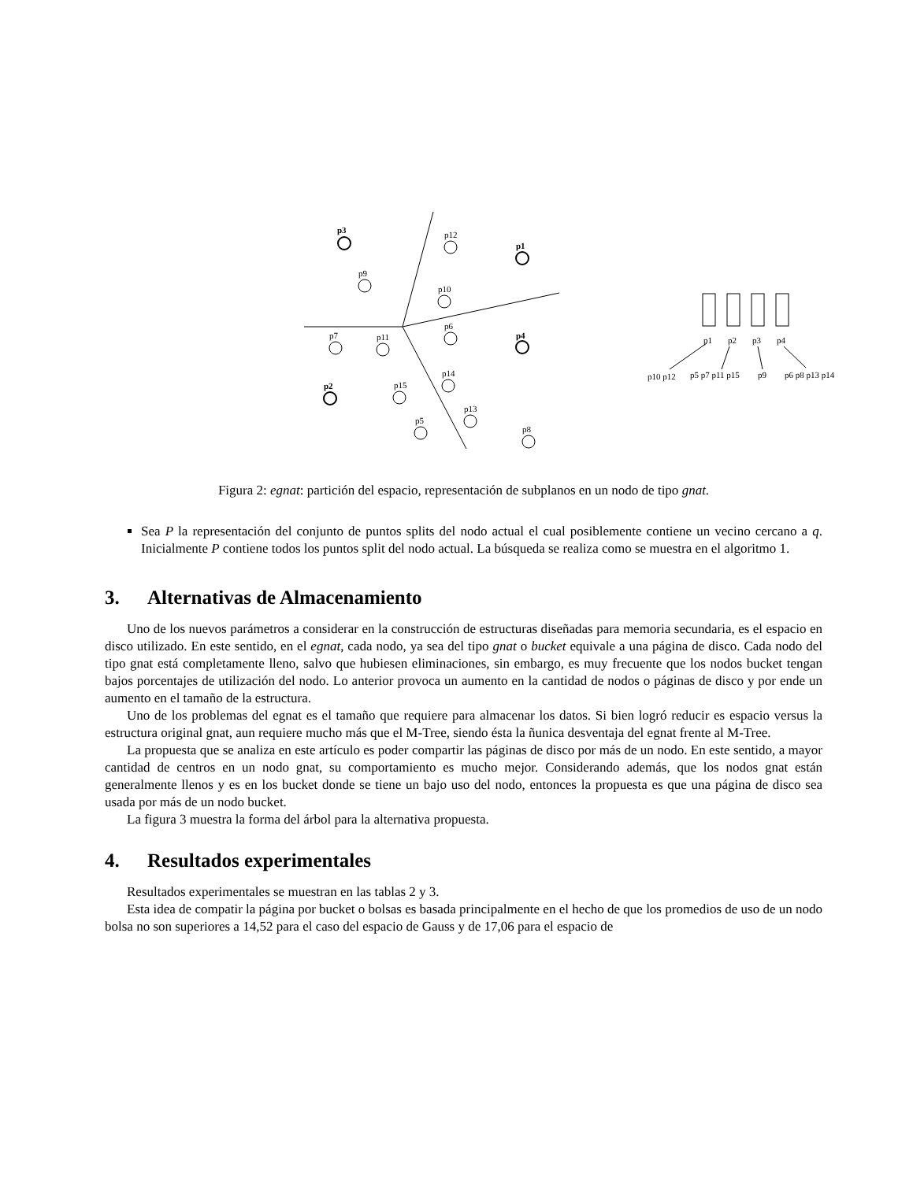p3
p12
p1
p9
p10
p6
p7
p11
p4
p14
p2
p15
p13
p5
p8
p1
p2
p3
p4
p10 p12
p5 p7 p11 p15
p9
p6 p8 p13 p14
Figura 2: egnat: partición del espacio, representación de subplanos en un nodo de tipo gnat.
Sea P la representación del conjunto de puntos splits del nodo actual el cual posiblemente contiene un vecino cercano a q. Inicialmente P contiene todos los puntos split del nodo actual. La búsqueda se realiza como se muestra en el algoritmo 1.
3. Alternativas de Almacenamiento
Uno de los nuevos parámetros a considerar en la construcción de estructuras diseñadas para memoria secundaria, es el espacio en disco utilizado. En este sentido, en el egnat, cada nodo, ya sea del tipo gnat o bucket equivale a una página de disco. Cada nodo del tipo gnat está completamente lleno, salvo que hubiesen eliminaciones, sin embargo, es muy frecuente que los nodos bucket tengan bajos porcentajes de utilización del nodo. Lo anterior provoca un aumento en la cantidad de nodos o páginas de disco y por ende un aumento en el tamaño de la estructura.
Uno de los problemas del egnat es el tamaño que requiere para almacenar los datos. Si bien logró reducir es espacio versus la estructura original gnat, aun requiere mucho más que el M-Tree, siendo ésta la ñunica desventaja del egnat frente al M-Tree.
La propuesta que se analiza en este artículo es poder compartir las páginas de disco por más de un nodo. En este sentido, a mayor cantidad de centros en un nodo gnat, su comportamiento es mucho mejor. Considerando además, que los nodos gnat están generalmente llenos y es en los bucket donde se tiene un bajo uso del nodo, entonces la propuesta es que una página de disco sea usada por más de un nodo bucket.
La figura 3 muestra la forma del árbol para la alternativa propuesta.
4. Resultados experimentales
Resultados experimentales se muestran en las tablas 2 y 3.
Esta idea de compatir la página por bucket o bolsas es basada principalmente en el hecho de que los promedios de uso de un nodo bolsa no son superiores a 14,52 para el caso del espacio de Gauss y de 17,06 para el espacio de